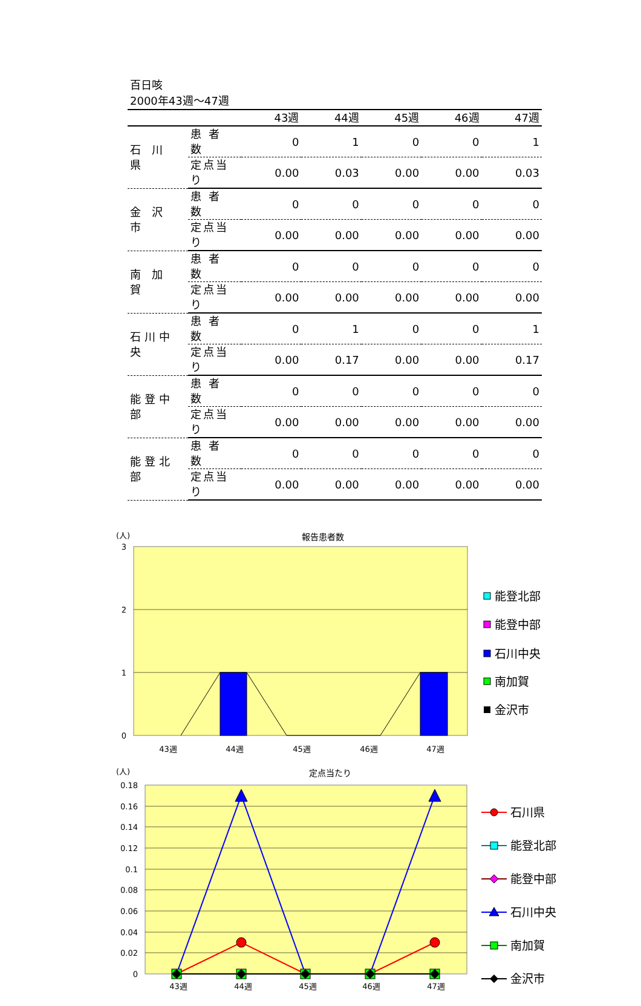百日咳
2000年43週～47週
| | | 43週 | 44週 | 45週 | 46週 | 47週 |
| --- | --- | --- | --- | --- | --- | --- |
| 石 川 県 | 患 者 数 | 0 | 1 | 0 | 0 | 1 |
| | 定点当り | 0.00 | 0.03 | 0.00 | 0.00 | 0.03 |
| 金 沢 市 | 患 者 数 | 0 | 0 | 0 | 0 | 0 |
| | 定点当り | 0.00 | 0.00 | 0.00 | 0.00 | 0.00 |
| 南 加 賀 | 患 者 数 | 0 | 0 | 0 | 0 | 0 |
| | 定点当り | 0.00 | 0.00 | 0.00 | 0.00 | 0.00 |
| 石川中央 | 患 者 数 | 0 | 1 | 0 | 0 | 1 |
| | 定点当り | 0.00 | 0.17 | 0.00 | 0.00 | 0.17 |
| 能登中部 | 患 者 数 | 0 | 0 | 0 | 0 | 0 |
| | 定点当り | 0.00 | 0.00 | 0.00 | 0.00 | 0.00 |
| 能登北部 | 患 者 数 | 0 | 0 | 0 | 0 | 0 |
| | 定点当り | 0.00 | 0.00 | 0.00 | 0.00 | 0.00 |
(人)
報告患者数
3
2
1
0
43週
44週
45週
46週
47週
能登北部
能登中部
石川中央
南加賀
金沢市
(人)
定点当たり
0.18
0.16
0.14
0.12
0.1
0.08
0.06
0.04
0.02
0
43週
44週
45週
46週
47週
石川県
能登北部
能登中部
石川中央
南加賀
金沢市